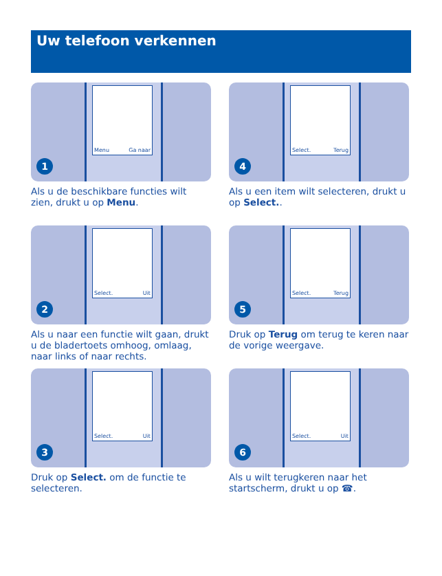Uw telefoon verkennen
Menu Ga naar
1
Als u de beschikbare functies wilt zien, drukt u op Menu.
Select. Terug
4
Als u een item wilt selecteren, drukt u op Select..
Select. Uit
2
Als u naar een functie wilt gaan, drukt u de bladertoets omhoog, omlaag, naar links of naar rechts.
Select. Terug
5
Druk op Terug om terug te keren naar de vorige weergave.
Select. Uit
3
Druk op Select. om de functie te selecteren.
Select. Uit
6
Als u wilt terugkeren naar het startscherm, drukt u op ☎.